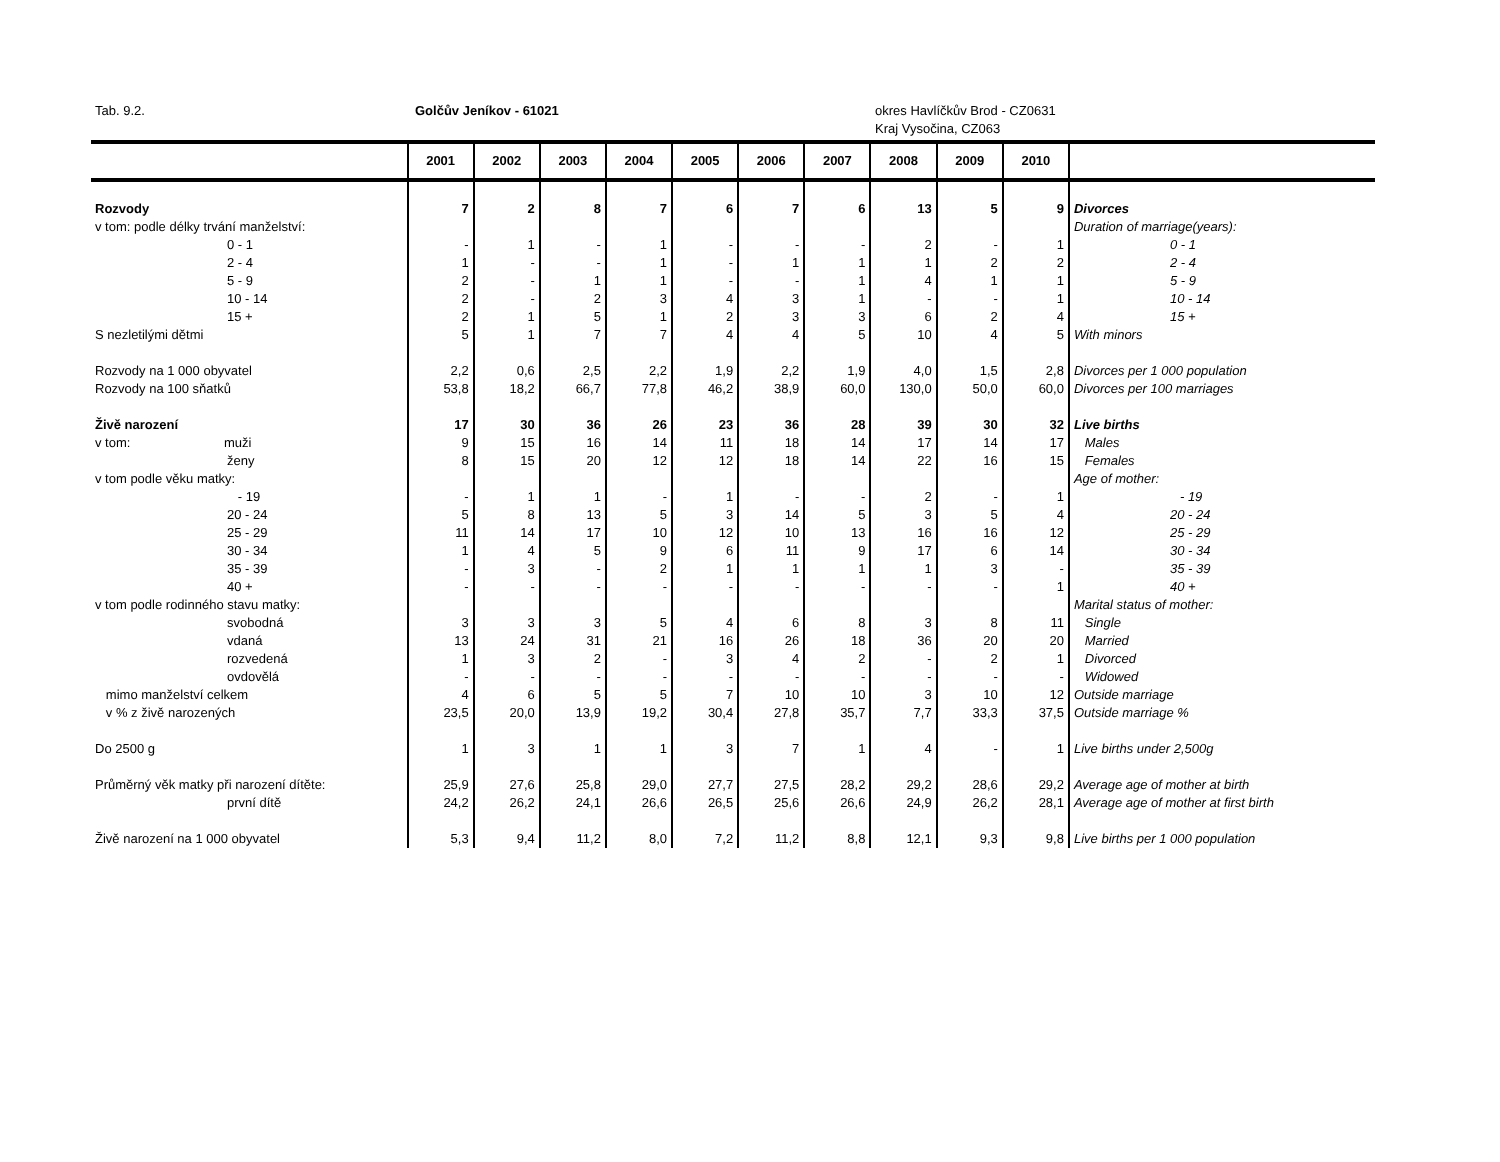Tab. 9.2. Golčův Jeníkov - 61021 okres Havlíčkův Brod - CZ0631
Kraj Vysočina, CZ063
| | 2001 | 2002 | 2003 | 2004 | 2005 | 2006 | 2007 | 2008 | 2009 | 2010 | |
| --- | --- | --- | --- | --- | --- | --- | --- | --- | --- | --- | --- |
| Rozvody | 7 | 2 | 8 | 7 | 6 | 7 | 6 | 13 | 5 | 9 | Divorces |
| v tom: podle délky trvání manželství: | | | | | | | | | | | Duration of marriage(years): |
| 0 - 1 | - | 1 | - | 1 | - | - | - | 2 | - | 1 | 0 - 1 |
| 2 - 4 | 1 | - | - | 1 | - | 1 | 1 | 1 | 2 | 2 | 2 - 4 |
| 5 - 9 | 2 | - | 1 | 1 | - | - | 1 | 4 | 1 | 1 | 5 - 9 |
| 10 - 14 | 2 | - | 2 | 3 | 4 | 3 | 1 | - | - | 1 | 10 - 14 |
| 15 + | 2 | 1 | 5 | 1 | 2 | 3 | 3 | 6 | 2 | 4 | 15 + |
| S nezletilými dětmi | 5 | 1 | 7 | 7 | 4 | 4 | 5 | 10 | 4 | 5 | With minors |
| Rozvody na 1 000 obyvatel | 2,2 | 0,6 | 2,5 | 2,2 | 1,9 | 2,2 | 1,9 | 4,0 | 1,5 | 2,8 | Divorces per 1 000 population |
| Rozvody na 100 sňatků | 53,8 | 18,2 | 66,7 | 77,8 | 46,2 | 38,9 | 60,0 | 130,0 | 50,0 | 60,0 | Divorces per 100 marriages |
| Živě narození | 17 | 30 | 36 | 26 | 23 | 36 | 28 | 39 | 30 | 32 | Live births |
| v tom: muži | 9 | 15 | 16 | 14 | 11 | 18 | 14 | 17 | 14 | 17 | Males |
| ženy | 8 | 15 | 20 | 12 | 12 | 18 | 14 | 22 | 16 | 15 | Females |
| v tom podle věku matky: | | | | | | | | | | | Age of mother: |
| - 19 | - | 1 | 1 | - | 1 | - | - | 2 | - | 1 | - 19 |
| 20 - 24 | 5 | 8 | 13 | 5 | 3 | 14 | 5 | 3 | 5 | 4 | 20 - 24 |
| 25 - 29 | 11 | 14 | 17 | 10 | 12 | 10 | 13 | 16 | 16 | 12 | 25 - 29 |
| 30 - 34 | 1 | 4 | 5 | 9 | 6 | 11 | 9 | 17 | 6 | 14 | 30 - 34 |
| 35 - 39 | - | 3 | - | 2 | 1 | 1 | 1 | 1 | 3 | - | 35 - 39 |
| 40 + | - | - | - | - | - | - | - | - | - | 1 | 40 + |
| v tom podle rodinného stavu matky: | | | | | | | | | | | Marital status of mother: |
| svobodná | 3 | 3 | 3 | 5 | 4 | 6 | 8 | 3 | 8 | 11 | Single |
| vdaná | 13 | 24 | 31 | 21 | 16 | 26 | 18 | 36 | 20 | 20 | Married |
| rozvedená | 1 | 3 | 2 | - | 3 | 4 | 2 | - | 2 | 1 | Divorced |
| ovdovělá | - | - | - | - | - | - | - | - | - | - | Widowed |
| mimo manželství celkem | 4 | 6 | 5 | 5 | 7 | 10 | 10 | 3 | 10 | 12 | Outside marriage |
| v % z živě narozených | 23,5 | 20,0 | 13,9 | 19,2 | 30,4 | 27,8 | 35,7 | 7,7 | 33,3 | 37,5 | Outside marriage % |
| Do 2500 g | 1 | 3 | 1 | 1 | 3 | 7 | 1 | 4 | - | 1 | Live births under 2,500g |
| Průměrný věk matky při narození dítěte: | 25,9 | 27,6 | 25,8 | 29,0 | 27,7 | 27,5 | 28,2 | 29,2 | 28,6 | 29,2 | Average age of mother at birth |
| první dítě | 24,2 | 26,2 | 24,1 | 26,6 | 26,5 | 25,6 | 26,6 | 24,9 | 26,2 | 28,1 | Average age of mother at first birth |
| Živě narození na 1 000 obyvatel | 5,3 | 9,4 | 11,2 | 8,0 | 7,2 | 11,2 | 8,8 | 12,1 | 9,3 | 9,8 | Live births per 1 000 population |